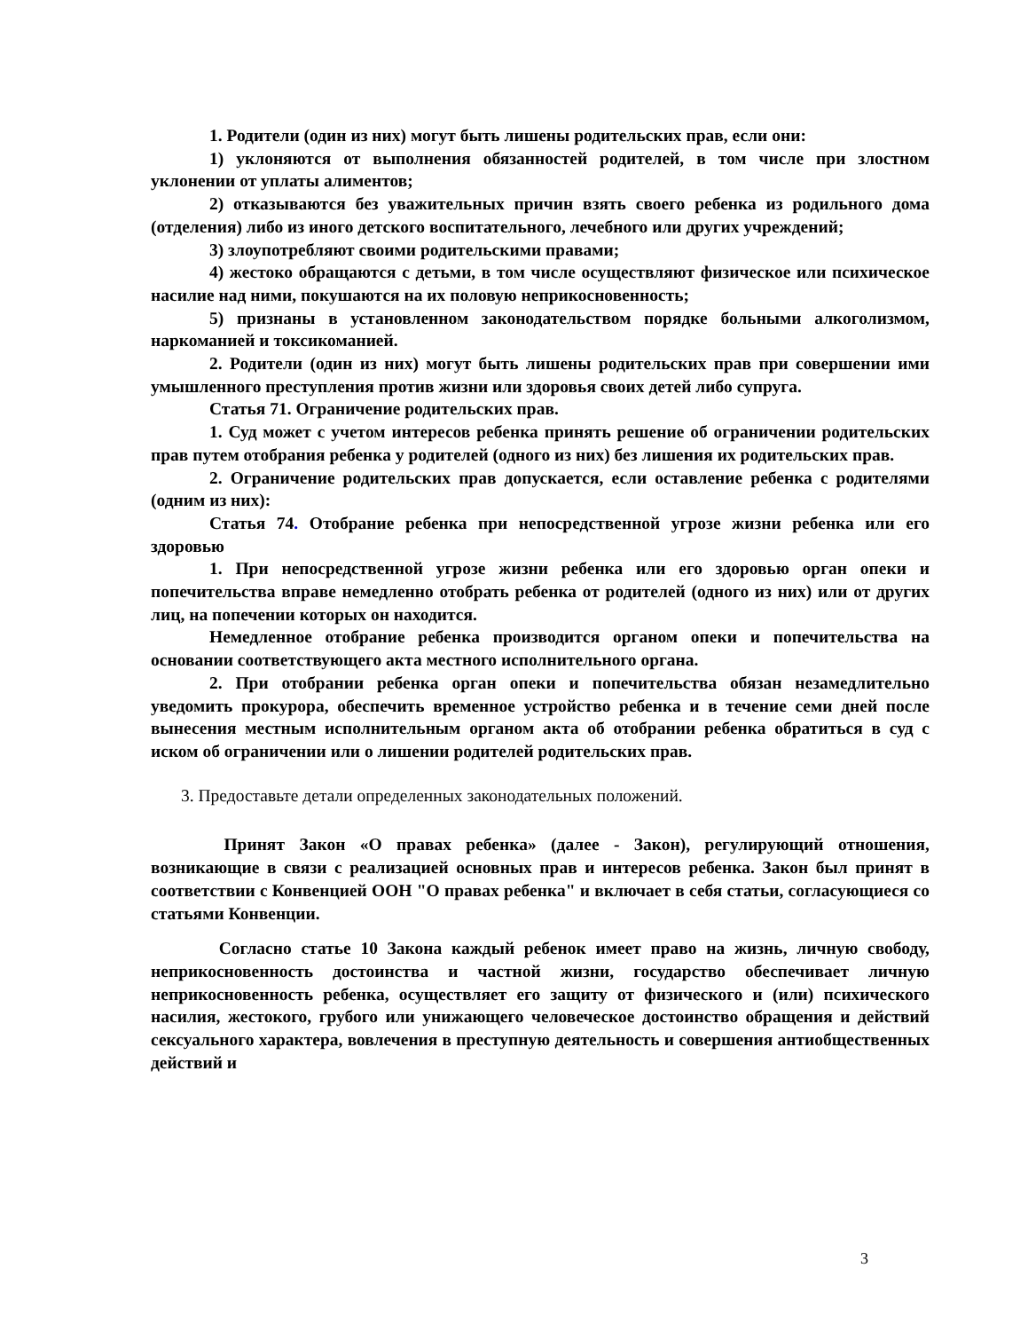1. Родители (один из них) могут быть лишены родительских прав, если они:
1) уклоняются от выполнения обязанностей родителей, в том числе при злостном уклонении от уплаты алиментов;
2) отказываются без уважительных причин взять своего ребенка из родильного дома (отделения) либо из иного детского воспитательного, лечебного или других учреждений;
3) злоупотребляют своими родительскими правами;
4) жестоко обращаются с детьми, в том числе осуществляют физическое или психическое насилие над ними, покушаются на их половую неприкосновенность;
5) признаны в установленном законодательством порядке больными алкоголизмом, наркоманией и токсикоманией.
2. Родители (один из них) могут быть лишены родительских прав при совершении ими умышленного преступления против жизни или здоровья своих детей либо супруга.
Статья 71. Ограничение родительских прав.
1. Суд может с учетом интересов ребенка принять решение об ограничении родительских прав путем отобрания ребенка у родителей (одного из них) без лишения их родительских прав.
2. Ограничение родительских прав допускается, если оставление ребенка с родителями (одним из них):
Статья 74. Отобрание ребенка при непосредственной угрозе жизни ребенка или его здоровью
1. При непосредственной угрозе жизни ребенка или его здоровью орган опеки и попечительства вправе немедленно отобрать ребенка от родителей (одного из них) или от других лиц, на попечении которых он находится.
Немедленное отобрание ребенка производится органом опеки и попечительства на основании соответствующего акта местного исполнительного органа.
2. При отобрании ребенка орган опеки и попечительства обязан незамедлительно уведомить прокурора, обеспечить временное устройство ребенка и в течение семи дней после вынесения местным исполнительным органом акта об отобрании ребенка обратиться в суд с иском об ограничении или о лишении родителей родительских прав.
3. Предоставьте детали определенных законодательных положений.
Принят Закон «О правах ребенка» (далее - Закон), регулирующий отношения, возникающие в связи с реализацией основных прав и интересов ребенка. Закон был принят в соответствии с Конвенцией ООН "О правах ребенка" и включает в себя статьи, согласующиеся со статьями Конвенции.
Согласно статье 10 Закона каждый ребенок имеет право на жизнь, личную свободу, неприкосновенность достоинства и частной жизни, государство обеспечивает личную неприкосновенность ребенка, осуществляет его защиту от физического и (или) психического насилия, жестокого, грубого или унижающего человеческое достоинство обращения и действий сексуального характера, вовлечения в преступную деятельность и совершения антиобщественных действий и
3